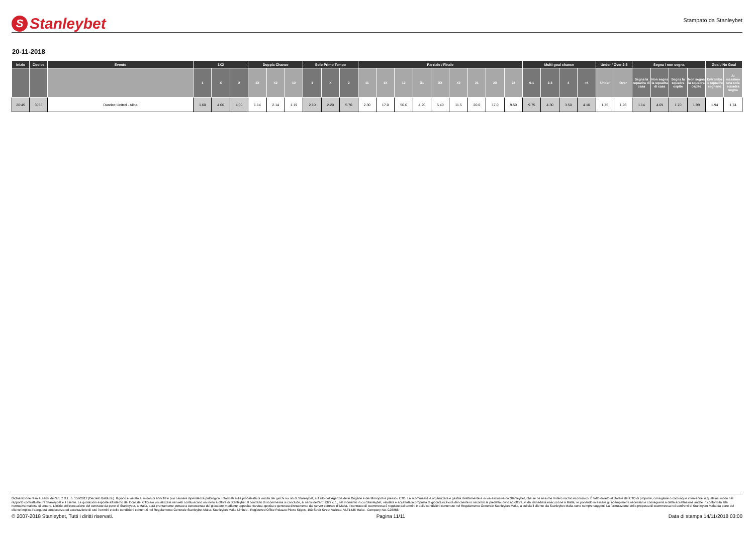S Stanleybet
Stampato da Stanleybet
20-11-2018
| Inizio | Codice | Evento | 1X2 | | | Doppia Chance | | | Solo Primo Tempo | | | Parziale / Finale | | | | | | | | | Multi-goal chance | | | | Under / Over 2.5 | | Segna / non segna | | | | Goal / No Goal | |
| --- | --- | --- | --- | --- | --- | --- | --- | --- | --- | --- | --- | --- | --- | --- | --- | --- | --- | --- | --- | --- | --- | --- | --- | --- | --- | --- | --- | --- | --- | --- | --- | --- |
| | | | 1 | X | 2 | 1X | X2 | 12 | 1 | X | 2 | 11 | 1X | 12 | X1 | XX | X2 | 21 | 2X | 22 | 0-1 | 2-3 | 4 | >4 | Under | Over | Segna la squadra di casa | Non segna la squadra di casa | Segna la squadra ospite | Non segna la squadra ospite | Entrambe le squadre segnano | Al massimo una sola squadra segna |
| 20:45 | 3055 | Dundee United - Alloa | 1.60 | 4.00 | 4.60 | 1.14 | 2.14 | 1.19 | 2.10 | 2.20 | 5.70 | 2.30 | 17.0 | 50.0 | 4.20 | 5.40 | 11.5 | 20.0 | 17.0 | 9.50 | 9.75 | 4.30 | 3.50 | 4.10 | 1.75 | 1.93 | 1.14 | 4.69 | 1.70 | 1.99 | 1.94 | 1.74 |
Dichiarazione resa ai sensi dell'art. 7 D.L. n. 158/2012 (Decreto Balduzzi). Il gioco è vietato ai minori di anni 18 e può causare dipendenza patologica. Informati sulle probabilità di vincita dei giochi sui siti di Stanleybet, sul sito dell'Agenzia delle Dogane e dei Monopoli e presso i CTD. La scommessa è organizzata e gestita direttamente e in via esclusiva da Stanleybet, che se ne assume l'intero rischio economico. È fatto divieto al titolare del CTD di proporre, consigliare o comunque intervenire in qualsiasi modo nel rapporto contrattuale tra Stanleybet e il cliente. Le quotazioni esposte all'interno dei locali del CTD e/o visualizzate nel web costituiscono un invito a offrire di Stanleybet. Il contratto di scommessa si conclude, ai sensi dell'art. 1327 c.c., nel momento in cui Stanleybet, valutata e accettata la proposta di giocata ricevuta dal cliente in riscontro al predetto invito ad offrire, vi dà immediata esecuzione a Malta, ivi ponendo in essere gli adempimenti necessari e conseguenti a detta accettazione anche in conformità alla normativa maltese di settore. L'inizio dell'esecuzione del contratto da parte di Stanleybet, a Malta, sarà prontamente portato a conoscenza del giocatore mediante apposita ricevuta, gestita e generata direttamente dal server centrale di Malta. Il contratto di scommessa è regolato dai termini e dalle condizioni contenute nel Regolamento Generale Stanleybet Malta, a cui sia il cliente sia Stanleybet Malta sono sempre soggetti. La formulazione della proposta di scommessa nei confronti di Stanleybet Malta da parte del cliente implica l'adeguata conoscenza ed accettazione di tutti i termini e delle condizioni contenuti nel Regolamento Generale Stanleybet Malta. Stanleybet Malta Limited - Registered Office Palazzo Pietro Stiges, 103 Strait Street Valletta, VLT1436 Malta - Company No. C25866.
© 2007-2018 Stanleybet, Tutti i diritti riservati. Pagina 11/11 Data di stampa 14/11/2018 03:00